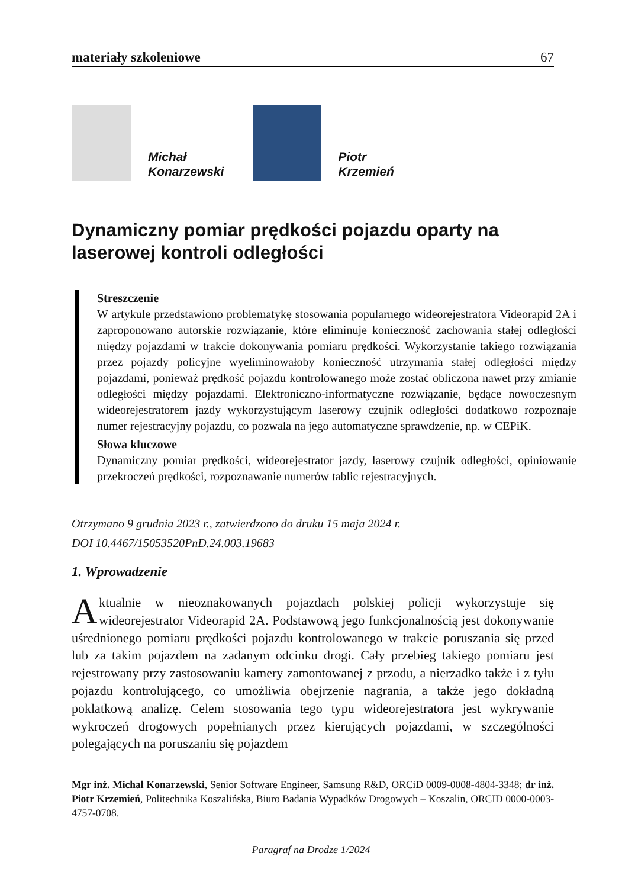materiały szkoleniowe 67
Michał
Konarzewski
Piotr
Krzemień
Dynamiczny pomiar prędkości pojazdu oparty na laserowej kontroli odległości
Streszczenie
W artykule przedstawiono problematykę stosowania popularnego wideorejestratora Videorapid 2A i zaproponowano autorskie rozwiązanie, które eliminuje konieczność zachowania stałej odległości między pojazdami w trakcie dokonywania pomiaru prędkości. Wykorzystanie takiego rozwiązania przez pojazdy policyjne wyeliminowałoby konieczność utrzymania stałej odległości między pojazdami, ponieważ prędkość pojazdu kontrolowanego może zostać obliczona nawet przy zmianie odległości między pojazdami. Elektroniczno-informatyczne rozwiązanie, będące nowoczesnym wideorejestratorem jazdy wykorzystującym laserowy czujnik odległości dodatkowo rozpoznaje numer rejestracyjny pojazdu, co pozwala na jego automatyczne sprawdzenie, np. w CEPiK.
Słowa kluczowe
Dynamiczny pomiar prędkości, wideorejestrator jazdy, laserowy czujnik odległości, opiniowanie przekroczeń prędkości, rozpoznawanie numerów tablic rejestracyjnych.
Otrzymano 9 grudnia 2023 r., zatwierdzono do druku 15 maja 2024 r.
DOI 10.4467/15053520PnD.24.003.19683
1. Wprowadzenie
Aktualnie w nieoznakowanych pojazdach polskiej policji wykorzystuje się wideorejestrator Videorapid 2A. Podstawową jego funkcjonalnością jest dokonywanie uśrednionego pomiaru prędkości pojazdu kontrolowanego w trakcie poruszania się przed lub za takim pojazdem na zadanym odcinku drogi. Cały przebieg takiego pomiaru jest rejestrowany przy zastosowaniu kamery zamontowanej z przodu, a nierzadko także i z tyłu pojazdu kontrolującego, co umożliwia obejrzenie nagrania, a także jego dokładną poklatkową analizę. Celem stosowania tego typu wideorejestratora jest wykrywanie wykroczeń drogowych popełnianych przez kierujących pojazdami, w szczególności polegających na poruszaniu się pojazdem
Mgr inż. Michał Konarzewski, Senior Software Engineer, Samsung R&D, ORCiD 0009-0008-4804-3348; dr inż. Piotr Krzemień, Politechnika Koszalińska, Biuro Badania Wypadków Drogowych – Koszalin, ORCID 0000-0003-4757-0708.
Paragraf na Drodze 1/2024